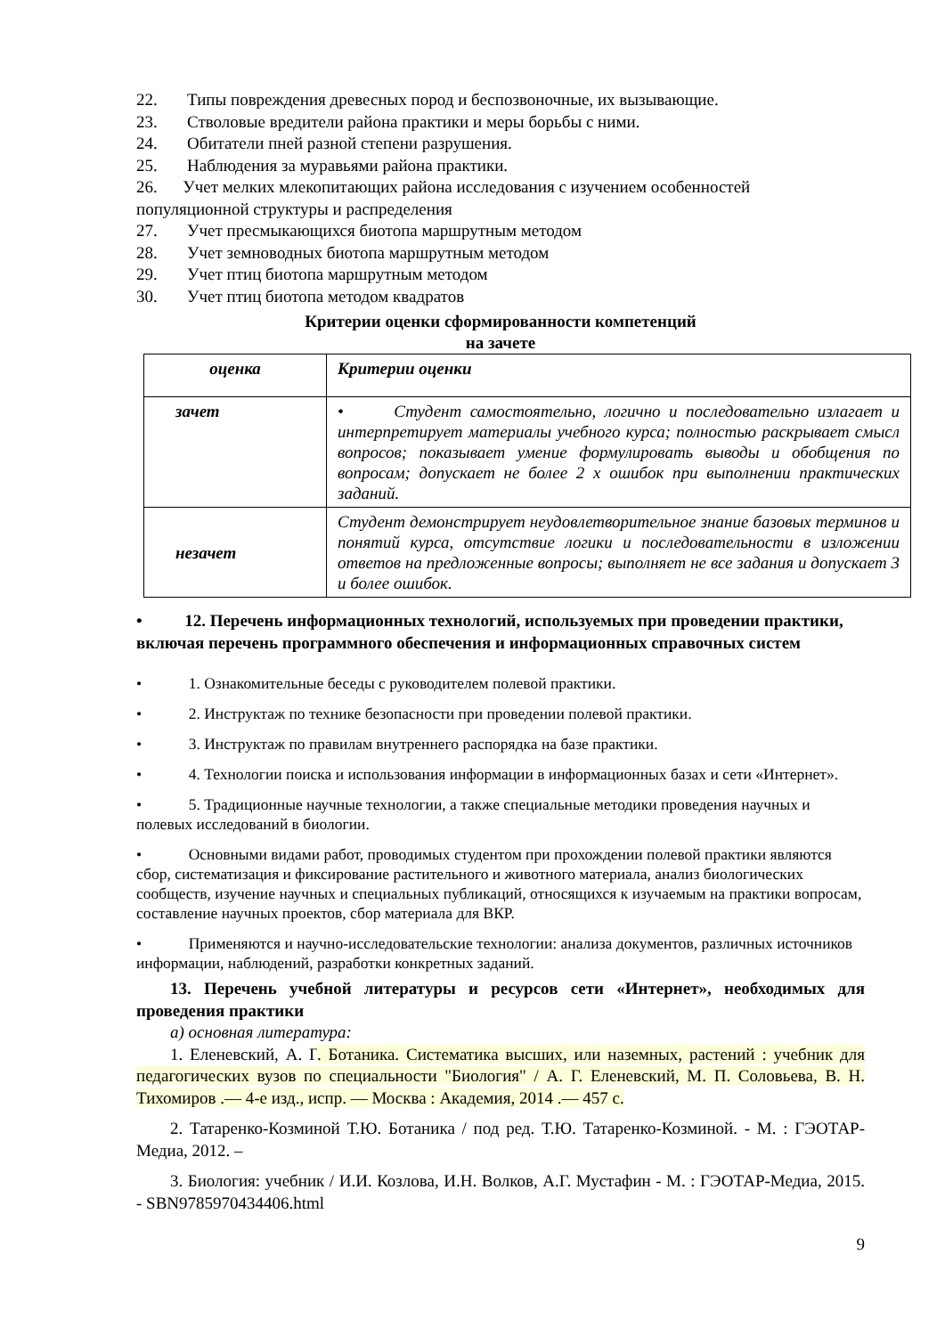22. Типы повреждения древесных пород и беспозвоночные, их вызывающие.
23. Стволовые вредители района практики и меры борьбы с ними.
24. Обитатели пней разной степени разрушения.
25. Наблюдения за муравьями района практики.
26. Учет мелких млекопитающих района исследования с изучением особенностей популяционной структуры и распределения
27. Учет пресмыкающихся биотопа маршрутным методом
28. Учет земноводных биотопа маршрутным методом
29. Учет птиц биотопа маршрутным методом
30. Учет птиц биотопа методом квадратов
Критерии оценки сформированности компетенций
на зачете
| оценка | Критерии оценки |
| зачет | • Студент самостоятельно, логично и последовательно излагает и интерпретирует материалы учебного курса; полностью раскрывает смысл вопросов; показывает умение формулировать выводы и обобщения по вопросам; допускает не более 2 х ошибок при выполнении практических заданий. |
| незачет | Студент демонстрирует неудовлетворительное знание базовых терминов и понятий курса, отсутствие логики и последовательности в изложении ответов на предложенные вопросы; выполняет не все задания и допускает 3 и более ошибок. |
• 12. Перечень информационных технологий, используемых при проведении практики, включая перечень программного обеспечения и информационных справочных систем
• 1. Ознакомительные беседы с руководителем полевой практики.
• 2. Инструктаж по технике безопасности при проведении полевой практики.
• 3. Инструктаж по правилам внутреннего распорядка на базе практики.
• 4. Технологии поиска и использования информации в информационных базах и сети «Интернет».
• 5. Традиционные научные технологии, а также специальные методики проведения научных и полевых исследований в биологии.
• Основными видами работ, проводимых студентом при прохождении полевой практики являются сбор, систематизация и фиксирование растительного и животного материала, анализ биологических сообществ, изучение научных и специальных публикаций, относящихся к изучаемым на практики вопросам, составление научных проектов, сбор материала для ВКР.
• Применяются и научно-исследовательские технологии: анализа документов, различных источников информации, наблюдений, разработки конкретных заданий.
13. Перечень учебной литературы и ресурсов сети «Интернет», необходимых для проведения практики
а) основная литература:
1. Еленевский, А. Г. Ботаника. Систематика высших, или наземных, растений : учебник для педагогических вузов по специальности "Биология" / А. Г. Еленевский, М. П. Соловьева, В. Н. Тихомиров .— 4-е изд., испр. — Москва : Академия, 2014 .— 457 с.
2. Татаренко-Козминой Т.Ю. Ботаника / под ред. Т.Ю. Татаренко-Козминой. - М. : ГЭОТАР-Медиа, 2012. –
3. Биология: учебник / И.И. Козлова, И.Н. Волков, А.Г. Мустафин - М. : ГЭОТАР-Медиа, 2015. - SBN9785970434406.html
9